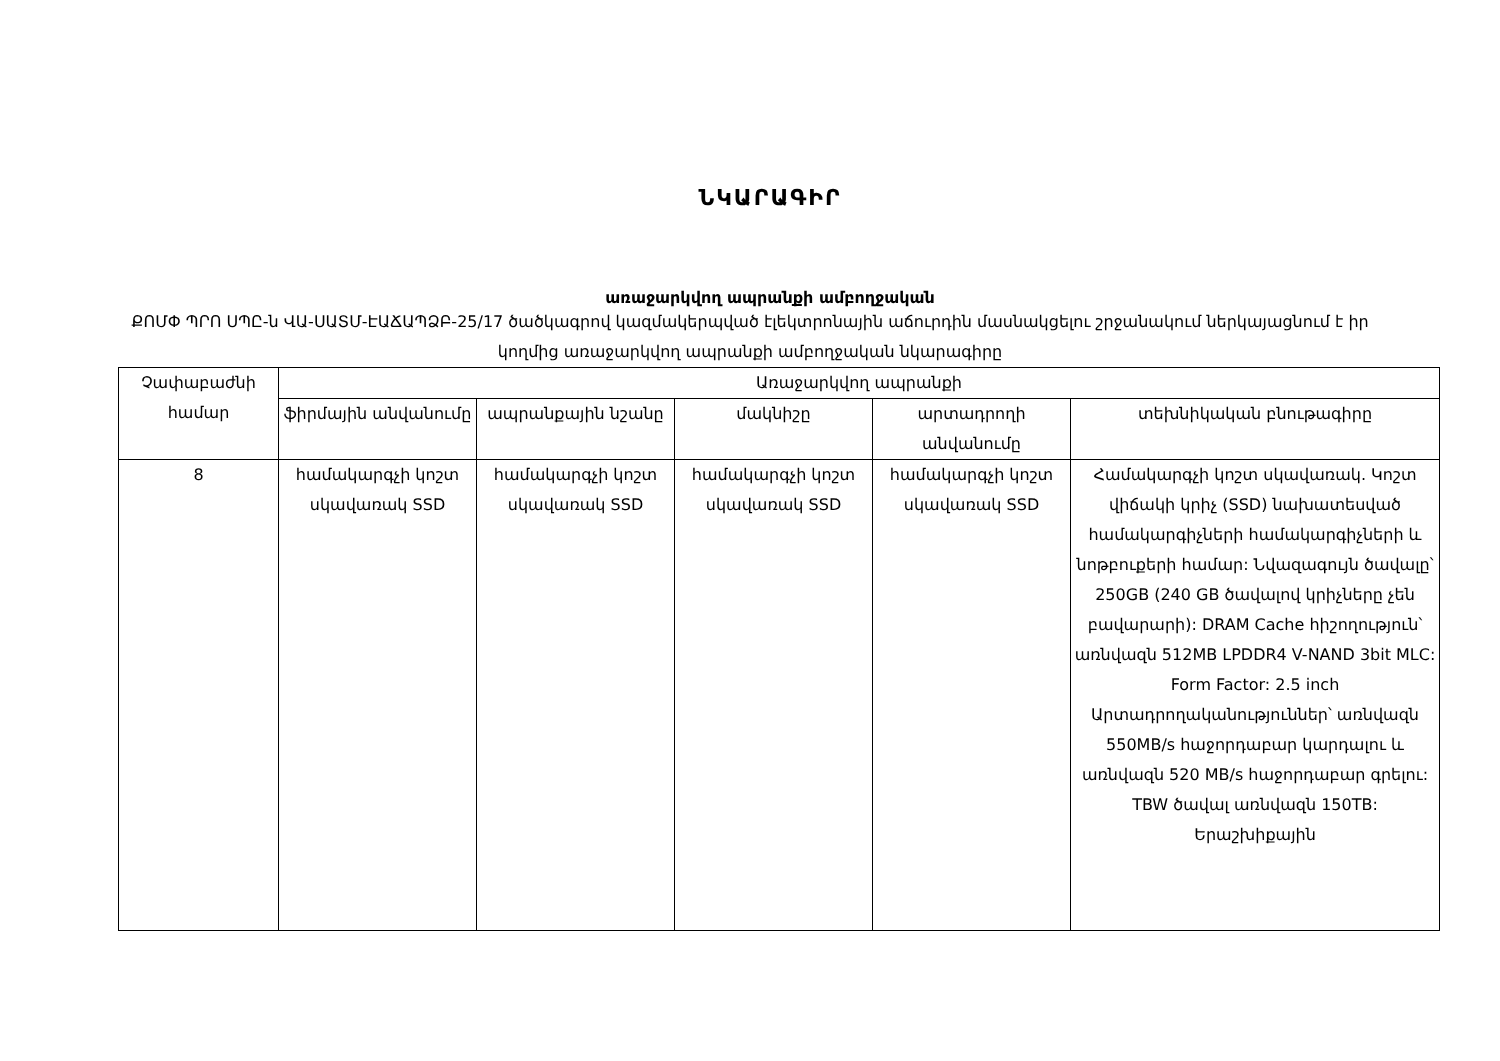ՆԿԱՐԱԳԻՐ
առաջարկվող ապրանքի ամբողջական
ՔՈՄՓ ՊՐՈ ՍՊԸ-ն ՎԱ-ՍԱՏՄ-ԷԱՃԱՊՁԲ-25/17 ծածկագրով կազմակերպված էլեկտրոնային աճուրդին մասնակցելու շրջանակում ներկայացնում է իր կողմից առաջարկվող ապրանքի ամբողջական նկարագիրը
| Չափաբաժնի համար | Առաջարկվող ապրանքի | | | | |
| --- | --- | --- | --- | --- | --- |
| | ֆիրմային անվանումը | ապրանքային նշանը | մակնիշը | արտադրողի անվանումը | տեխնիկական բնութագիրը |
| 8 | համակարգչի կոշտ սկավառակ SSD | համակարգչի կոշտ սկավառակ SSD | համակարգչի կոշտ սկավառակ SSD | համակարգչի կոշտ սկավառակ SSD | Համակարգչի կոշտ սկավառակ. Կոշտ վիճակի կրիչ (SSD) նախատեսված համակարգիչների համակարգիչների և նոթբուքերի համար: Նվազագույն ծավալը՝ 250GB (240 GB ծավալով կրիչները չեն բավարարի): DRAM Cache հիշողություն՝ առնվազն 512MB LPDDR4 V-NAND 3bit MLC: Form Factor: 2.5 inch Արտադրողականություններ՝ առնվազն 550MB/s հաջորդաբար կարդալու և առնվազն 520 MB/s հաջորդաբար գրելու: TBW ծավալ առնվազն 150TB: Երաշխիքային |